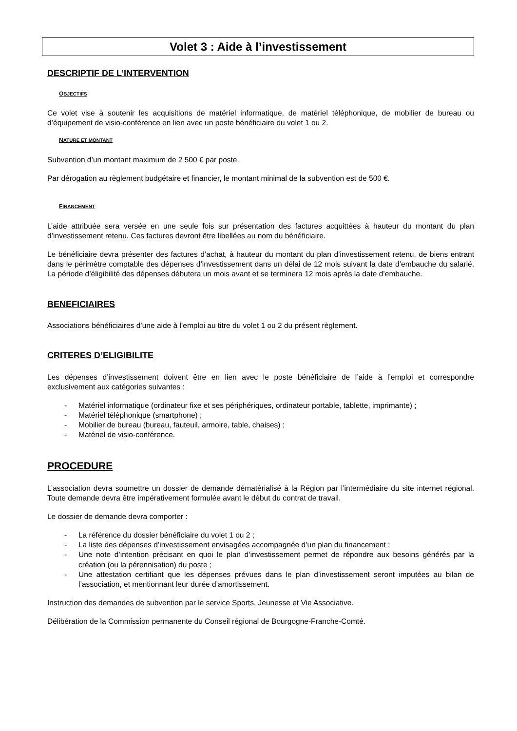Volet 3 : Aide à l’investissement
DESCRIPTIF DE L’INTERVENTION
OBJECTIFS
Ce volet vise à soutenir les acquisitions de matériel informatique, de matériel téléphonique, de mobilier de bureau ou d’équipement de visio-conférence en lien avec un poste bénéficiaire du volet 1 ou 2.
NATURE ET MONTANT
Subvention d’un montant maximum de 2 500 € par poste.
Par dérogation au règlement budgétaire et financier, le montant minimal de la subvention est de 500 €.
FINANCEMENT
L’aide attribuée sera versée en une seule fois sur présentation des factures acquittées à hauteur du montant du plan d’investissement retenu. Ces factures devront être libellées au nom du bénéficiaire.
Le bénéficiaire devra présenter des factures d’achat, à hauteur du montant du plan d’investissement retenu, de biens entrant dans le périmètre comptable des dépenses d’investissement dans un délai de 12 mois suivant la date d’embauche du salarié. La période d’éligibilité des dépenses débutera un mois avant et se terminera 12 mois après la date d’embauche.
BENEFICIAIRES
Associations bénéficiaires d’une aide à l’emploi au titre du volet 1 ou 2 du présent règlement.
CRITERES D’ELIGIBILITE
Les dépenses d’investissement doivent être en lien avec le poste bénéficiaire de l’aide à l’emploi et correspondre exclusivement aux catégories suivantes :
- Matériel informatique (ordinateur fixe et ses périphériques, ordinateur portable, tablette, imprimante) ;
- Matériel téléphonique (smartphone) ;
- Mobilier de bureau (bureau, fauteuil, armoire, table, chaises) ;
- Matériel de visio-conférence.
PROCEDURE
L’association devra soumettre un dossier de demande dématérialisé à la Région par l’intermédiaire du site internet régional. Toute demande devra être impérativement formulée avant le début du contrat de travail.
Le dossier de demande devra comporter :
- La référence du dossier bénéficiaire du volet 1 ou 2 ;
- La liste des dépenses d’investissement envisagées accompagnée d’un plan du financement ;
- Une note d’intention précisant en quoi le plan d’investissement permet de répondre aux besoins générés par la création (ou la pérennisation) du poste ;
- Une attestation certifiant que les dépenses prévues dans le plan d’investissement seront imputées au bilan de l’association, et mentionnant leur durée d’amortissement.
Instruction des demandes de subvention par le service Sports, Jeunesse et Vie Associative.
Délibération de la Commission permanente du Conseil régional de Bourgogne-Franche-Comté.